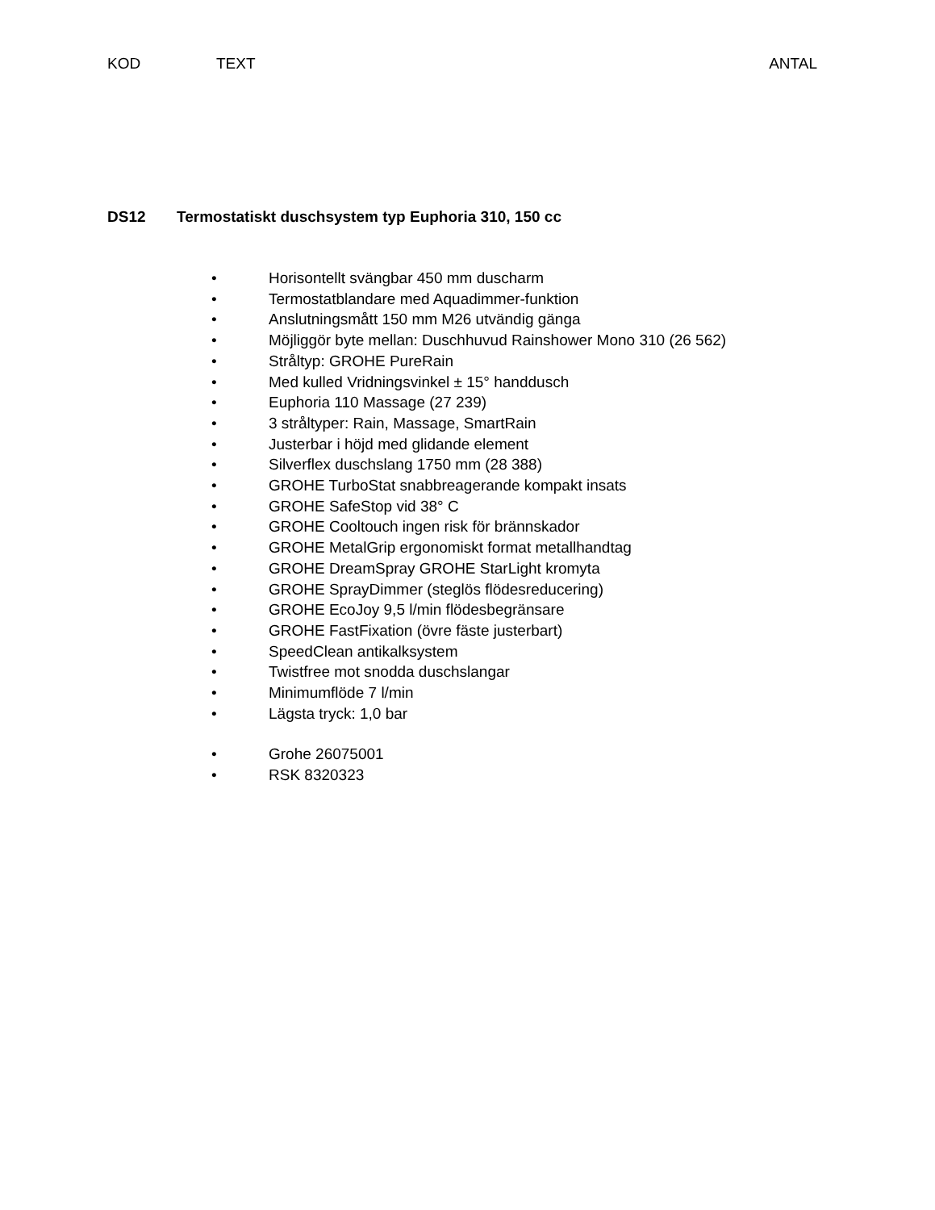KOD TEXT ANTAL
DS12 Termostatiskt duschsystem typ Euphoria 310, 150 cc
• Horisontellt svängbar 450 mm duscharm
• Termostatblandare med Aquadimmer-funktion
• Anslutningsmått 150 mm M26 utvändig gänga
• Möjliggör byte mellan: Duschhuvud Rainshower Mono 310 (26 562)
• Stråltyp: GROHE PureRain
• Med kulled Vridningsvinkel ± 15° handdusch
• Euphoria 110 Massage (27 239)
• 3 stråltyper: Rain, Massage, SmartRain
• Justerbar i höjd med glidande element
• Silverflex duschslang 1750 mm (28 388)
• GROHE TurboStat snabbreagerande kompakt insats
• GROHE SafeStop vid 38° C
• GROHE Cooltouch ingen risk för brännskador
• GROHE MetalGrip ergonomiskt format metallhandtag
• GROHE DreamSpray GROHE StarLight kromyta
• GROHE SprayDimmer (steglös flödesreducering)
• GROHE EcoJoy 9,5 l/min flödesbegränsare
• GROHE FastFixation (övre fäste justerbart)
• SpeedClean antikalksystem
• Twistfree mot snodda duschslangar
• Minimumflöde 7 l/min
• Lägsta tryck: 1,0 bar
• Grohe 26075001
• RSK 8320323